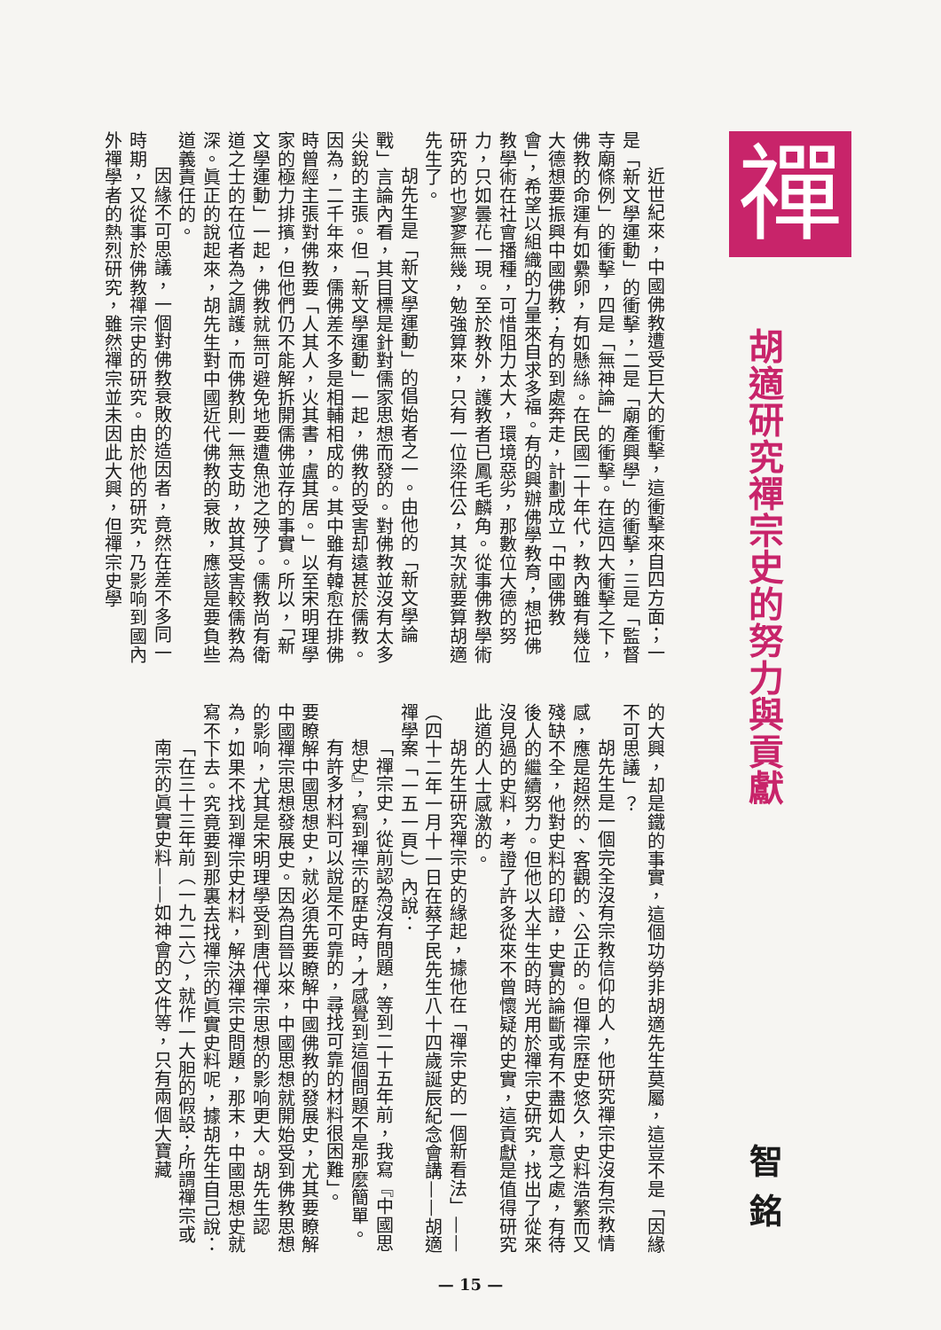禪
胡適研究禪宗史的努力與貢獻
智銘
近世紀來，中國佛教遭受巨大的衝擊，這衝擊來自四方面；一是「新文學運動」的衝擊，二是「廟產興學」的衝擊，三是「監督寺廟條例」的衝擊，四是「無神論」的衝擊。在這四大衝擊之下，佛教的命運有如纍卵，有如懸絲。在民國二十年代，教內雖有幾位大德想要振興中國佛教；有的到處奔走，計劃成立「中國佛教會」，希望以組織的力量來自求多福。有的興辦佛學教育，想把佛教學術在社會播種，可惜阻力太大，環境惡劣，那數位大德的努力，只如曇花一現。至於教外，護教者已鳳毛麟角。從事佛教學術研究的也寥寥無幾，勉強算來，只有一位梁任公，其次就要算胡適先生了。
胡先生是「新文學運動」的倡始者之一。由他的「新文學論戰」言論內看，其目標是針對儒家思想而發的。對佛教並沒有太多尖銳的主張。但「新文學運動」一起，佛教的受害却遠甚於儒教。因為，二千年來，儒佛差不多是相輔相成的。其中雖有韓愈在排佛時曾經主張對佛教要「人其人，火其書，盧其居。」以至宋明理學家的極力排擯，但他們仍不能解拆開儒佛並存的事實。所以，「新文學運動」一起，佛教就無可避免地要遭魚池之殃了。儒教尚有衛道之士的在位者為之調護，而佛教則一無支助，故其受害較儒教為深。眞正的說起來，胡先生對中國近代佛教的衰敗，應該是要負些道義責任的。
因緣不可思議，一個對佛教衰敗的造因者，竟然在差不多同一時期，又從事於佛教禪宗史的研究。由於他的研究，乃影响到國內外禪學者的熱烈研究，雖然禪宗並未因此大興，但禪宗史學
的大興，却是鐵的事實，這個功勞非胡適先生莫屬，這豈不是「因緣不可思議」？
胡先生是一個完全沒有宗教信仰的人，他研究禪宗史沒有宗教情感，應是超然的、客觀的、公正的。但禪宗歷史悠久，史料浩繁而又殘缺不全，他對史料的印證，史實的論斷或有不盡如人意之處，有待後人的繼續努力。但他以大半生的時光用於禪宗史研究，找出了從來沒見過的史料，考證了許多從來不曾懷疑的史實，這貢獻是值得研究此道的人士感激的。
胡先生研究禪宗史的緣起，據他在「禪宗史的一個新看法」——（四十二年一月十一日在蔡子民先生八十四歲誕辰紀念會講——胡適禪學案「一五一頁」）內說：
「禪宗史，從前認為沒有問題，等到二十五年前，我寫『中國思想史』，寫到禪宗的歷史時，才感覺到這個問題不是那麼簡單。有許多材料可以說是不可靠的，尋找可靠的材料很困難」。
要瞭解中國思想史，就必須先要瞭解中國佛教的發展史，尤其要瞭解中國禪宗思想發展史。因為自晉以來，中國思想就開始受到佛教思想的影响，尤其是宋明理學受到唐代禪宗思想的影响更大。胡先生認為，如果不找到禪宗史材料，解決禪宗史問題，那末，中國思想史就寫不下去。究竟要到那裏去找禪宗的眞實史料呢，據胡先生自己說：
「在三十三年前（一九二六），就作一大胆的假設；所謂禪宗或南宗的眞實史料——如神會的文件等，只有兩個大寶藏
— 15 —